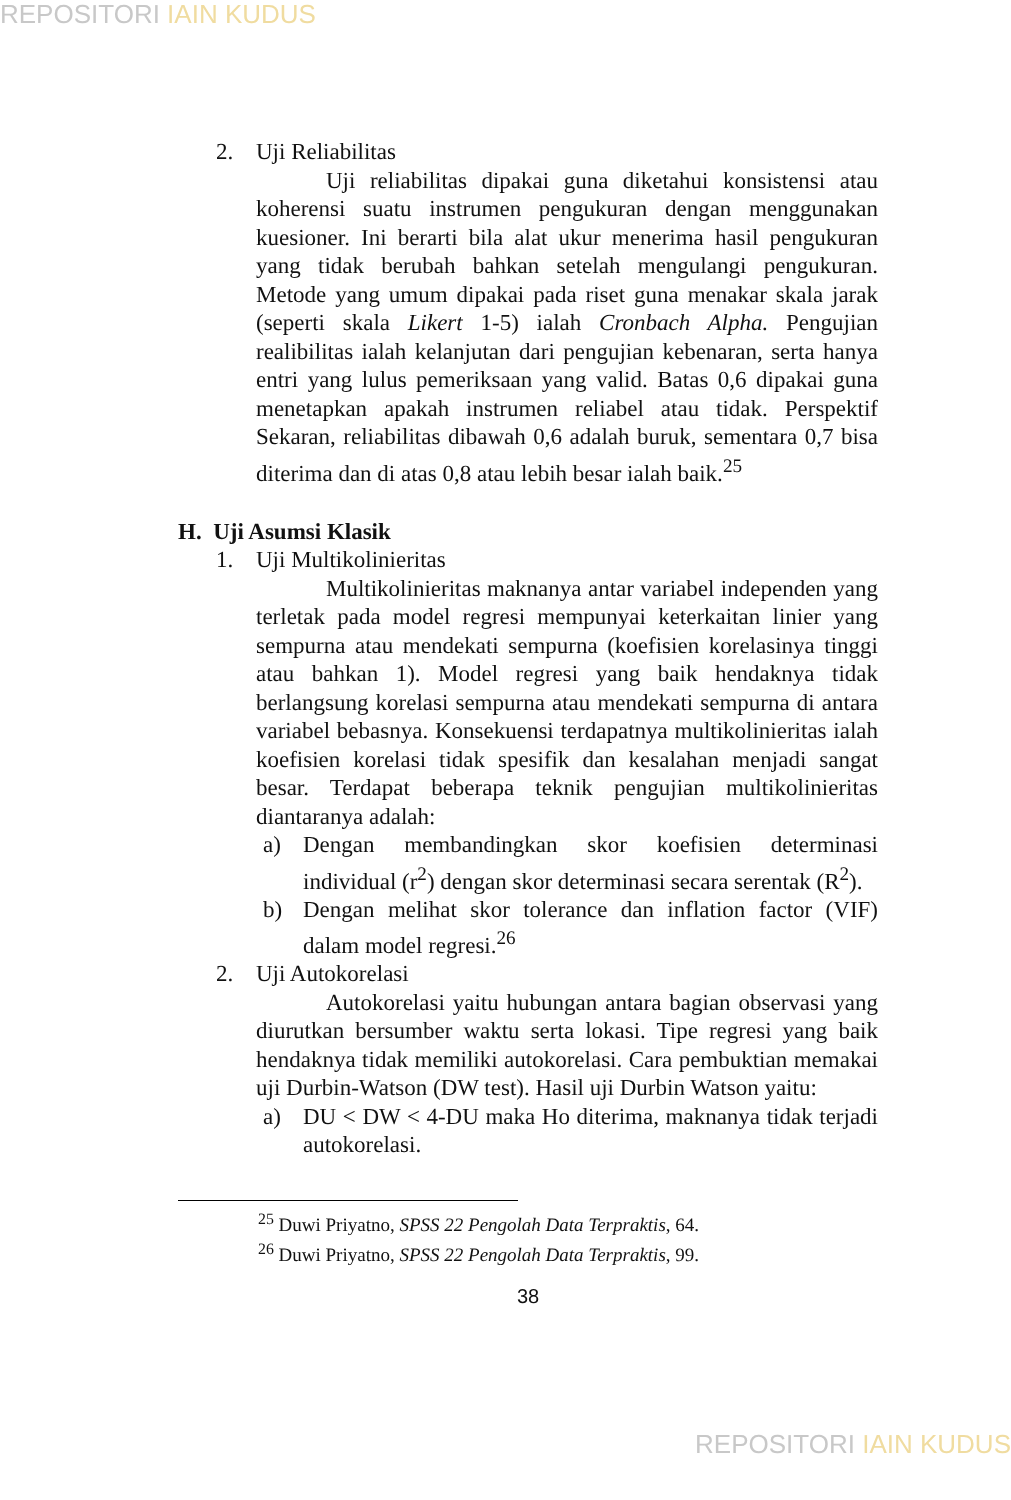REPOSITORI IAIN KUDUS
2. Uji Reliabilitas
Uji reliabilitas dipakai guna diketahui konsistensi atau koherensi suatu instrumen pengukuran dengan menggunakan kuesioner. Ini berarti bila alat ukur menerima hasil pengukuran yang tidak berubah bahkan setelah mengulangi pengukuran. Metode yang umum dipakai pada riset guna menakar skala jarak (seperti skala Likert 1-5) ialah Cronbach Alpha. Pengujian realibilitas ialah kelanjutan dari pengujian kebenaran, serta hanya entri yang lulus pemeriksaan yang valid. Batas 0,6 dipakai guna menetapkan apakah instrumen reliabel atau tidak. Perspektif Sekaran, reliabilitas dibawah 0,6 adalah buruk, sementara 0,7 bisa diterima dan di atas 0,8 atau lebih besar ialah baik.<sup>25</sup>
H. Uji Asumsi Klasik
1. Uji Multikolinieritas
Multikolinieritas maknanya antar variabel independen yang terletak pada model regresi mempunyai keterkaitan linier yang sempurna atau mendekati sempurna (koefisien korelasinya tinggi atau bahkan 1). Model regresi yang baik hendaknya tidak berlangsung korelasi sempurna atau mendekati sempurna di antara variabel bebasnya. Konsekuensi terdapatnya multikolinieritas ialah koefisien korelasi tidak spesifik dan kesalahan menjadi sangat besar. Terdapat beberapa teknik pengujian multikolinieritas diantaranya adalah:
a) Dengan membandingkan skor koefisien determinasi individual (r<sup>2</sup>) dengan skor determinasi secara serentak (R<sup>2</sup>).
b) Dengan melihat skor tolerance dan inflation factor (VIF) dalam model regresi.<sup>26</sup>
2. Uji Autokorelasi
Autokorelasi yaitu hubungan antara bagian observasi yang diurutkan bersumber waktu serta lokasi. Tipe regresi yang baik hendaknya tidak memiliki autokorelasi. Cara pembuktian memakai uji Durbin-Watson (DW test). Hasil uji Durbin Watson yaitu:
a) DU < DW < 4-DU maka Ho diterima, maknanya tidak terjadi autokorelasi.
<sup>25</sup> Duwi Priyatno, SPSS 22 Pengolah Data Terpraktis, 64.
<sup>26</sup> Duwi Priyatno, SPSS 22 Pengolah Data Terpraktis, 99.
38
REPOSITORI IAIN KUDUS